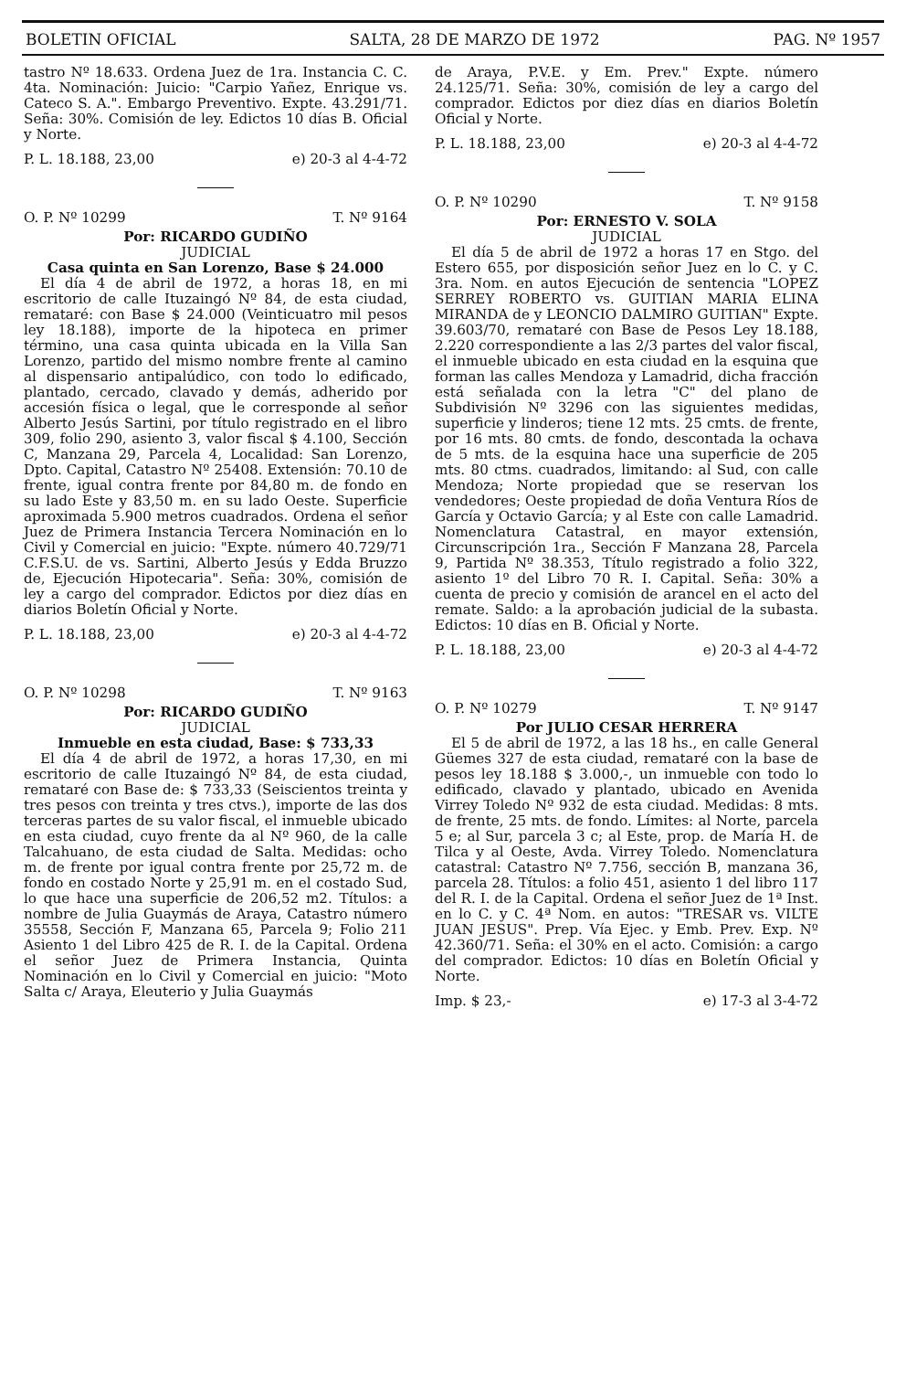BOLETIN OFICIAL SALTA, 28 DE MARZO DE 1972 PAG. Nº 1957
tastro Nº 18.633. Ordena Juez de 1ra. Instancia C. C. 4ta. Nominación: Juicio: "Carpio Yañez, Enrique vs. Cateco S. A.". Embargo Preventivo. Expte. 43.291/71. Seña: 30%. Comisión de ley. Edictos 10 días B. Oficial y Norte.
P. L. 18.188, 23,00 e) 20-3 al 4-4-72
O. P. Nº 10299 T. Nº 9164
Por: RICARDO GUDIÑO
JUDICIAL
Casa quinta en San Lorenzo, Base $ 24.000
El día 4 de abril de 1972, a horas 18, en mi escritorio de calle Ituzaingó Nº 84, de esta ciudad, remataré: con Base $ 24.000 (Veinticuatro mil pesos ley 18.188), importe de la hipoteca en primer término, una casa quinta ubicada en la Villa San Lorenzo, partido del mismo nombre frente al camino al dispensario antipalúdico, con todo lo edificado, plantado, cercado, clavado y demás, adherido por accesión física o legal, que le corresponde al señor Alberto Jesús Sartini, por título registrado en el libro 309, folio 290, asiento 3, valor fiscal $ 4.100, Sección C, Manzana 29, Parcela 4, Localidad: San Lorenzo, Dpto. Capital, Catastro Nº 25408. Extensión: 70.10 de frente, igual contra frente por 84,80 m. de fondo en su lado Este y 83,50 m. en su lado Oeste. Superficie aproximada 5.900 metros cuadrados. Ordena el señor Juez de Primera Instancia Tercera Nominación en lo Civil y Comercial en juicio: "Expte. número 40.729/71 C.F.S.U. de vs. Sartini, Alberto Jesús y Edda Bruzzo de, Ejecución Hipotecaria". Seña: 30%, comisión de ley a cargo del comprador. Edictos por diez días en diarios Boletín Oficial y Norte.
P. L. 18.188, 23,00 e) 20-3 al 4-4-72
O. P. Nº 10298 T. Nº 9163
Por: RICARDO GUDIÑO
JUDICIAL
Inmueble en esta ciudad, Base: $ 733,33
El día 4 de abril de 1972, a horas 17,30, en mi escritorio de calle Ituzaingó Nº 84, de esta ciudad, remataré con Base de: $ 733,33 (Seiscientos treinta y tres pesos con treinta y tres ctvs.), importe de las dos terceras partes de su valor fiscal, el inmueble ubicado en esta ciudad, cuyo frente da al Nº 960, de la calle Talcahuano, de esta ciudad de Salta. Medidas: ocho m. de frente por igual contra frente por 25,72 m. de fondo en costado Norte y 25,91 m. en el costado Sud, lo que hace una superficie de 206,52 m2. Títulos: a nombre de Julia Guaymás de Araya, Catastro número 35558, Sección F, Manzana 65, Parcela 9; Folio 211 Asiento 1 del Libro 425 de R. I. de la Capital. Ordena el señor Juez de Primera Instancia, Quinta Nominación en lo Civil y Comercial en juicio: "Moto Salta c/ Araya, Eleuterio y Julia Guaymás
de Araya, P.V.E. y Em. Prev." Expte. número 24.125/71. Seña: 30%, comisión de ley a cargo del comprador. Edictos por diez días en diarios Boletín Oficial y Norte.
P. L. 18.188, 23,00 e) 20-3 al 4-4-72
O. P. Nº 10290 T. Nº 9158
Por: ERNESTO V. SOLA
JUDICIAL
El día 5 de abril de 1972 a horas 17 en Stgo. del Estero 655, por disposición señor Juez en lo C. y C. 3ra. Nom. en autos Ejecución de sentencia "LOPEZ SERREY ROBERTO vs. GUITIAN MARIA ELINA MIRANDA de y LEONCIO DALMIRO GUITIAN" Expte. 39.603/70, remataré con Base de Pesos Ley 18.188, 2.220 correspondiente a las 2/3 partes del valor fiscal, el inmueble ubicado en esta ciudad en la esquina que forman las calles Mendoza y Lamadrid, dicha fracción está señalada con la letra "C" del plano de Subdivisión Nº 3296 con las siguientes medidas, superficie y linderos; tiene 12 mts. 25 cmts. de frente, por 16 mts. 80 cmts. de fondo, descontada la ochava de 5 mts. de la esquina hace una superficie de 205 mts. 80 ctms. cuadrados, limitando: al Sud, con calle Mendoza; Norte propiedad que se reservan los vendedores; Oeste propiedad de doña Ventura Ríos de García y Octavio García; y al Este con calle Lamadrid. Nomenclatura Catastral, en mayor extensión, Circunscripción 1ra., Sección F Manzana 28, Parcela 9, Partida Nº 38.353, Título registrado a folio 322, asiento 1º del Libro 70 R. I. Capital. Seña: 30% a cuenta de precio y comisión de arancel en el acto del remate. Saldo: a la aprobación judicial de la subasta. Edictos: 10 días en B. Oficial y Norte.
P. L. 18.188, 23,00 e) 20-3 al 4-4-72
O. P. Nº 10279 T. Nº 9147
Por JULIO CESAR HERRERA
El 5 de abril de 1972, a las 18 hs., en calle General Güemes 327 de esta ciudad, remataré con la base de pesos ley 18.188 $ 3.000,-, un inmueble con todo lo edificado, clavado y plantado, ubicado en Avenida Virrey Toledo Nº 932 de esta ciudad. Medidas: 8 mts. de frente, 25 mts. de fondo. Límites: al Norte, parcela 5 e; al Sur, parcela 3 c; al Este, prop. de María H. de Tilca y al Oeste, Avda. Virrey Toledo. Nomenclatura catastral: Catastro Nº 7.756, sección B, manzana 36, parcela 28. Títulos: a folio 451, asiento 1 del libro 117 del R. I. de la Capital. Ordena el señor Juez de 1ª Inst. en lo C. y C. 4ª Nom. en autos: "TRESAR vs. VILTE JUAN JESUS". Prep. Vía Ejec. y Emb. Prev. Exp. Nº 42.360/71. Seña: el 30% en el acto. Comisión: a cargo del comprador. Edictos: 10 días en Boletín Oficial y Norte.
Imp. $ 23,- e) 17-3 al 3-4-72